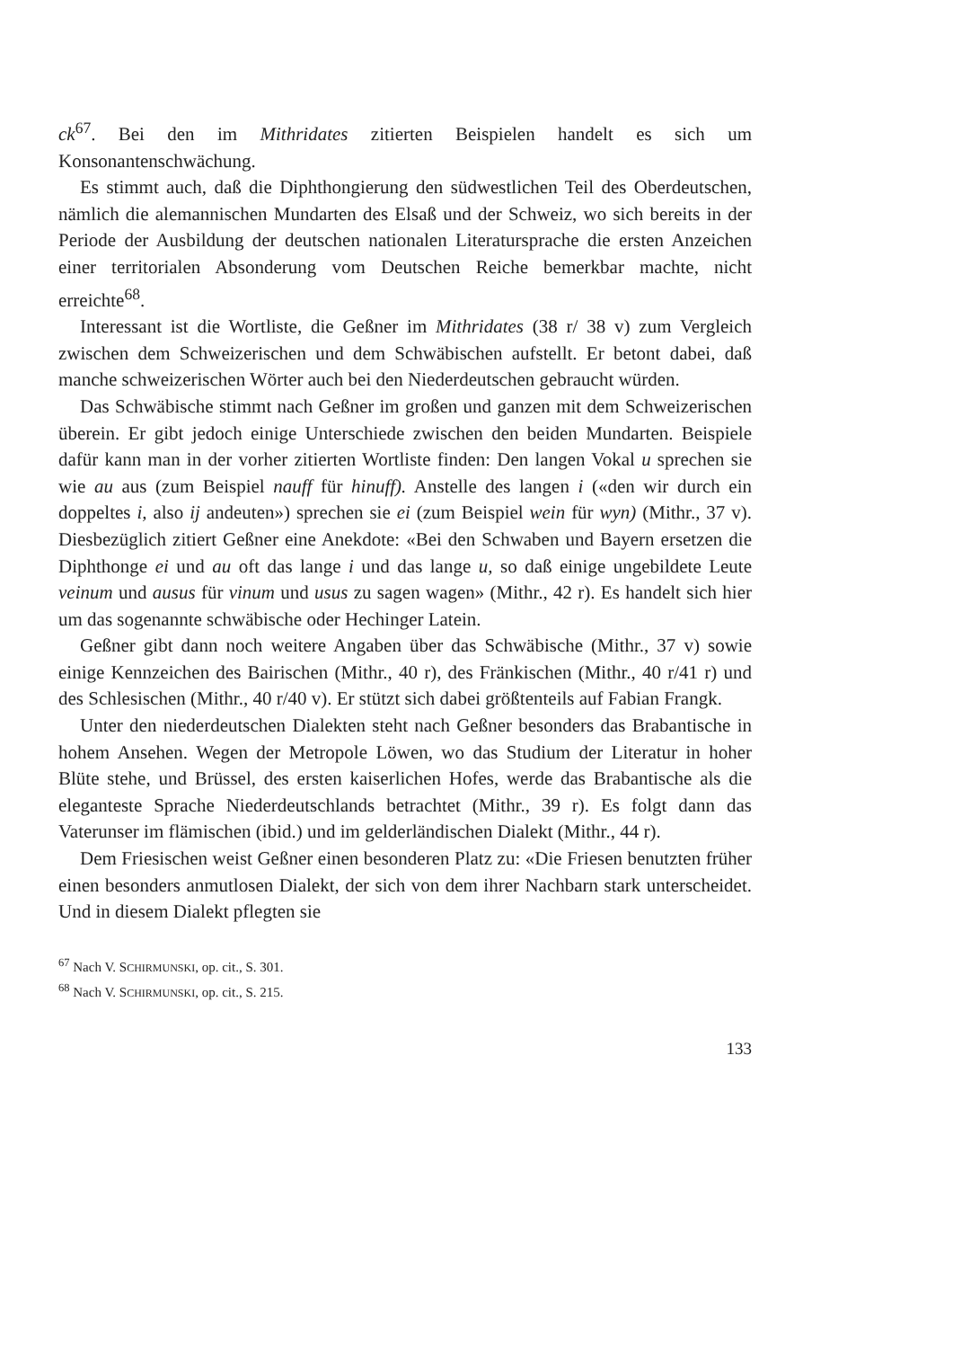ck<sup>67</sup>. Bei den im Mithridates zitierten Beispielen handelt es sich um Konsonantenschwächung.
Es stimmt auch, daß die Diphthongierung den südwestlichen Teil des Oberdeutschen, nämlich die alemannischen Mundarten des Elsaß und der Schweiz, wo sich bereits in der Periode der Ausbildung der deutschen nationalen Literatursprache die ersten Anzeichen einer territorialen Absonderung vom Deutschen Reiche bemerkbar machte, nicht erreichte<sup>68</sup>.
Interessant ist die Wortliste, die Geßner im Mithridates (38 r/ 38 v) zum Vergleich zwischen dem Schweizerischen und dem Schwäbischen aufstellt. Er betont dabei, daß manche schweizerischen Wörter auch bei den Niederdeutschen gebraucht würden.
Das Schwäbische stimmt nach Geßner im großen und ganzen mit dem Schweizerischen überein. Er gibt jedoch einige Unterschiede zwischen den beiden Mundarten. Beispiele dafür kann man in der vorher zitierten Wortliste finden: Den langen Vokal u sprechen sie wie au aus (zum Beispiel nauff für hinuff). Anstelle des langen i («den wir durch ein doppeltes i, also ij andeuten») sprechen sie ei (zum Beispiel wein für wyn) (Mithr., 37 v). Diesbezüglich zitiert Geßner eine Anekdote: «Bei den Schwaben und Bayern ersetzen die Diphthonge ei und au oft das lange i und das lange u, so daß einige ungebildete Leute veinum und ausus für vinum und usus zu sagen wagen» (Mithr., 42 r). Es handelt sich hier um das sogenannte schwäbische oder Hechinger Latein.
Geßner gibt dann noch weitere Angaben über das Schwäbische (Mithr., 37 v) sowie einige Kennzeichen des Bairischen (Mithr., 40 r), des Fränkischen (Mithr., 40 r/41 r) und des Schlesischen (Mithr., 40 r/40 v). Er stützt sich dabei größtenteils auf Fabian Frangk.
Unter den niederdeutschen Dialekten steht nach Geßner besonders das Brabantische in hohem Ansehen. Wegen der Metropole Löwen, wo das Studium der Literatur in hoher Blüte stehe, und Brüssel, des ersten kaiserlichen Hofes, werde das Brabantische als die eleganteste Sprache Niederdeutschlands betrachtet (Mithr., 39 r). Es folgt dann das Vaterunser im flämischen (ibid.) und im gelderländischen Dialekt (Mithr., 44 r).
Dem Friesischen weist Geßner einen besonderen Platz zu: «Die Friesen benutzten früher einen besonders anmutlosen Dialekt, der sich von dem ihrer Nachbarn stark unterscheidet. Und in diesem Dialekt pflegten sie
<sup>67</sup> Nach V. SCHIRMUNSKI, op. cit., S. 301.
<sup>68</sup> Nach V. SCHIRMUNSKI, op. cit., S. 215.
133